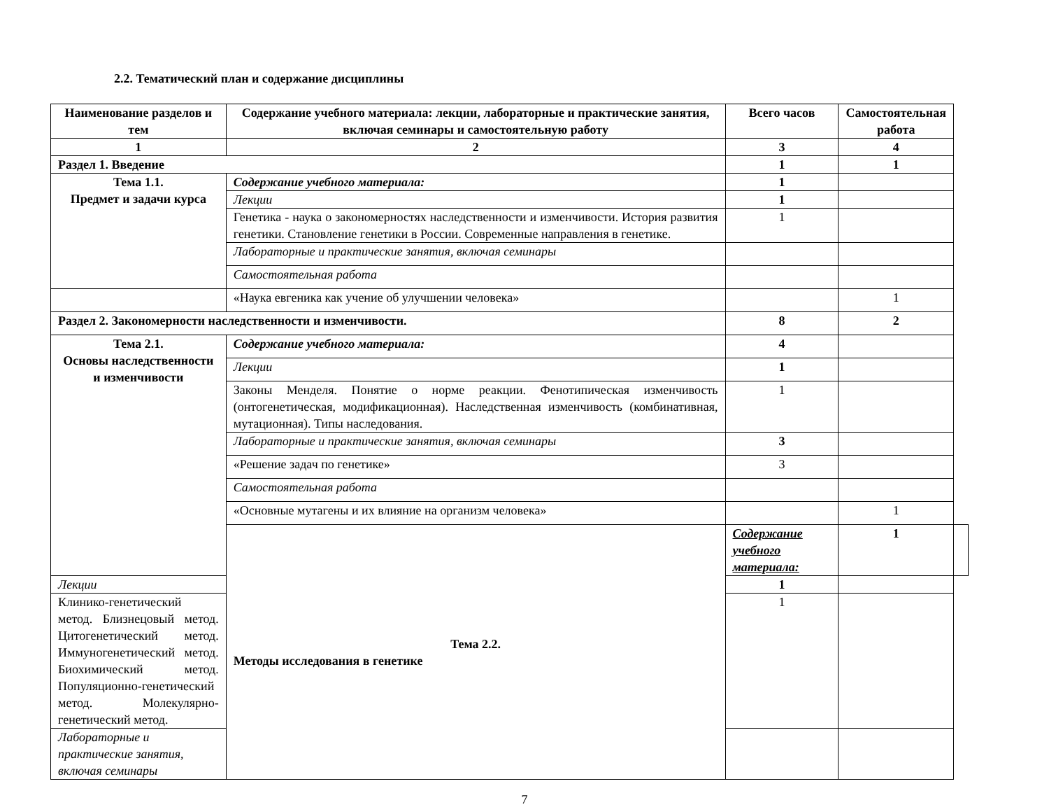2.2. Тематический план и содержание дисциплины
| Наименование разделов и тем | Содержание учебного материала: лекции, лабораторные и практические занятия, включая семинары и самостоятельную работу | Всего часов | Самостоятельная работа | |
| --- | --- | --- | --- | --- |
| 1 | 2 | 3 | 4 | |
| Раздел 1. Введение | | 1 | 1 | |
| Тема 1.1. Предмет и задачи курса | Содержание учебного материала: | 1 | | |
| | Лекции | 1 | | |
| | Генетика - наука о закономерностях наследственности и изменчивости. История развития генетики. Становление генетики в России. Современные направления в генетике. | 1 | | |
| | Лабораторные и практические занятия, включая семинары | | | |
| | Самостоятельная работа | | | |
| | «Наука евгеника как учение об улучшении человека» | | 1 | |
| Раздел 2. Закономерности наследственности и изменчивости. | | 8 | 2 | |
| Тема 2.1. Основы наследственности и изменчивости | Содержание учебного материала: | 4 | | |
| | Лекции | 1 | | |
| | Законы Менделя. Понятие о норме реакции. Фенотипическая изменчивость (онтогенетическая, модификационная). Наследственная изменчивость (комбинативная, мутационная). Типы наследования. | 1 | | |
| | Лабораторные и практические занятия, включая семинары | 3 | | |
| | «Решение задач по генетике» | 3 | | |
| | Самостоятельная работа | | | |
| | «Основные мутагены и их влияние на организм человека» | | 1 | |
| | Тема 2.2. Методы исследования в генетике | Содержание учебного материала: | 1 | |
| Лекции | | 1 | | |
| Клинико-генетический метод. Близнецовый метод. Цитогенетический метод. Иммуногенетический метод. Биохимический метод. Популяционно-генетический метод. Молекулярно-генетический метод. | | 1 | | |
| Лабораторные и практические занятия, включая семинары | | | | |
7